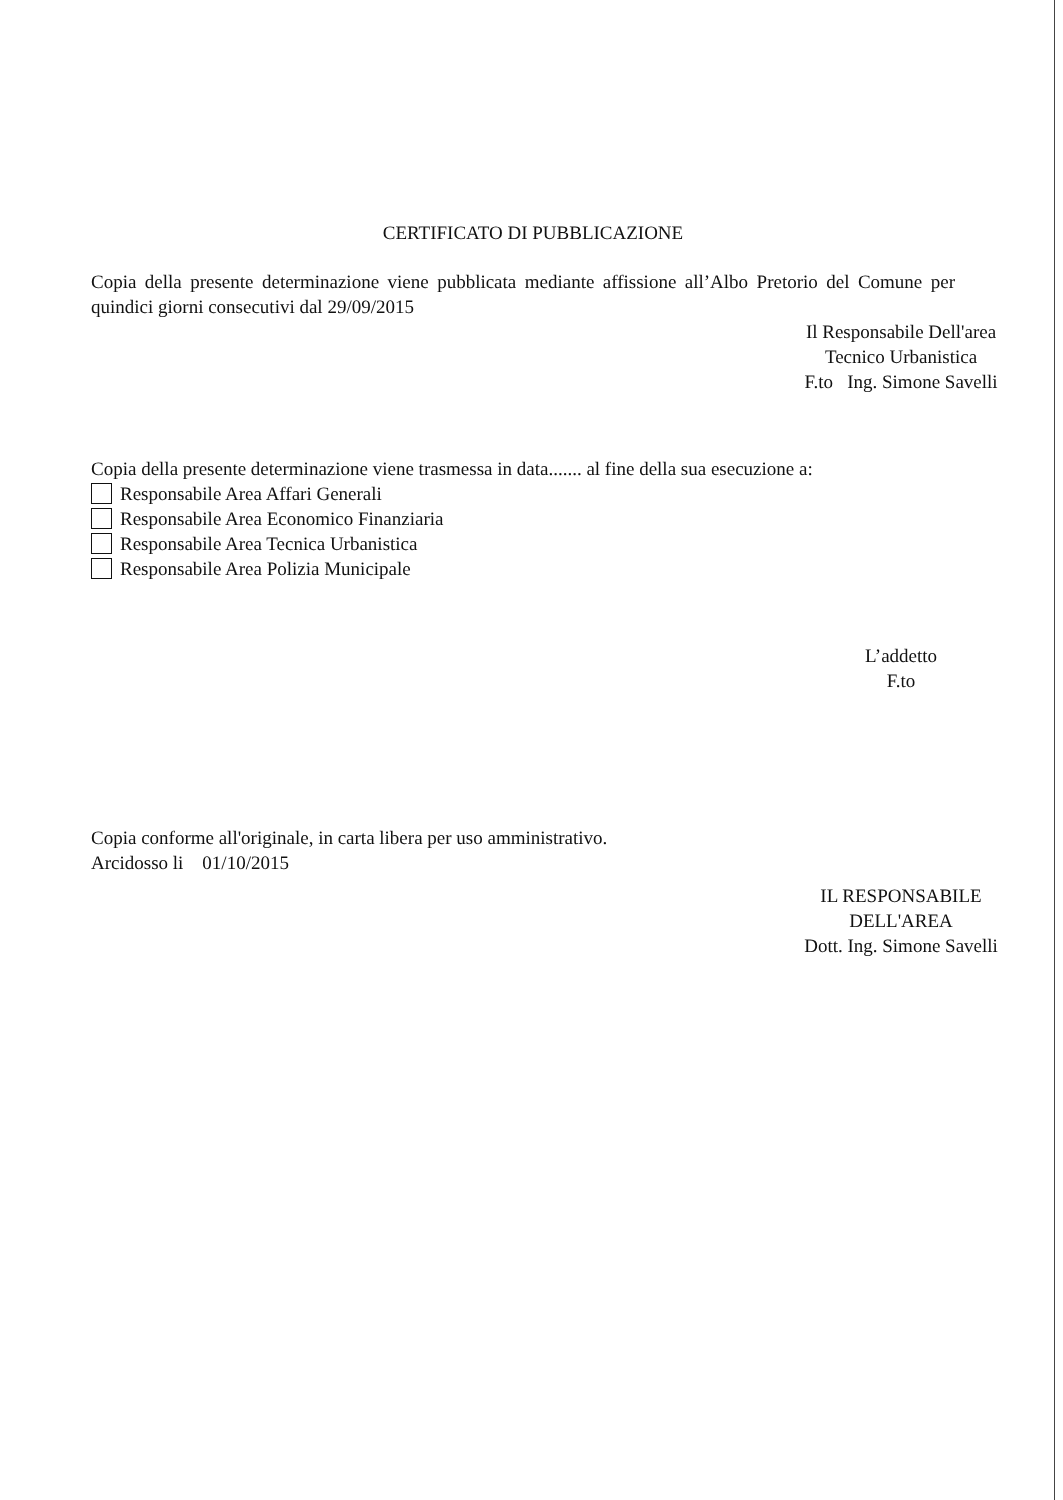CERTIFICATO DI PUBBLICAZIONE
Copia della presente determinazione viene pubblicata mediante affissione all’Albo Pretorio del Comune per quindici giorni consecutivi dal 29/09/2015
Il Responsabile Dell'area
Tecnico Urbanistica
F.to Ing. Simone Savelli
Copia della presente determinazione viene trasmessa in data....... al fine della sua esecuzione a:
Responsabile Area Affari Generali
Responsabile Area Economico Finanziaria
Responsabile Area Tecnica Urbanistica
Responsabile Area Polizia Municipale
L’addetto
F.to
Copia conforme all'originale, in carta libera per uso amministrativo.
Arcidosso li 01/10/2015
IL RESPONSABILE
DELL'AREA
Dott. Ing. Simone Savelli